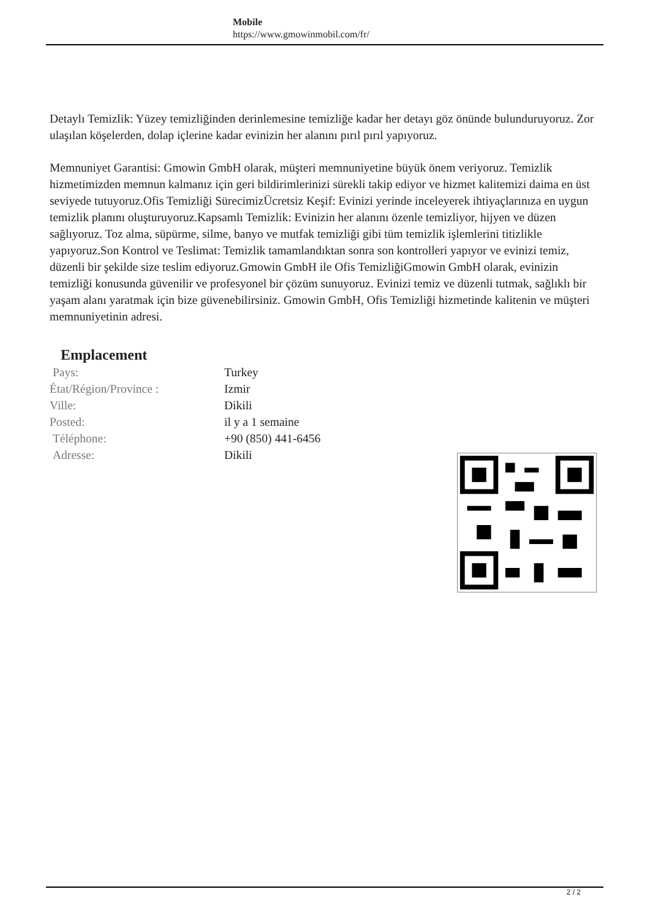Mobile
https://www.gmowinmobil.com/fr/
Detaylı Temizlik: Yüzey temizliğinden derinlemesine temizliğe kadar her detayı göz önünde bulunduruyoruz. Zor ulaşılan köşelerden, dolap içlerine kadar evinizin her alanını pırıl pırıl yapıyoruz.
Memnuniyet Garantisi: Gmowin GmbH olarak, müşteri memnuniyetine büyük önem veriyoruz. Temizlik hizmetimizden memnun kalmanız için geri bildirimlerinizi sürekli takip ediyor ve hizmet kalitemizi daima en üst seviyede tutuyoruz.Ofis Temizliği SürecimizÜcretsiz Keşif: Evinizi yerinde inceleyerek ihtiyaçlarınıza en uygun temizlik planını oluşturuyoruz.Kapsamlı Temizlik: Evinizin her alanını özenle temizliyor, hijyen ve düzen sağlıyoruz. Toz alma, süpürme, silme, banyo ve mutfak temizliği gibi tüm temizlik işlemlerini titizlikle yapıyoruz.Son Kontrol ve Teslimat: Temizlik tamamlandıktan sonra son kontrolleri yapıyor ve evinizi temiz, düzenli bir şekilde size teslim ediyoruz.Gmowin GmbH ile Ofis TemizliğiGmowin GmbH olarak, evinizin temizliği konusunda güvenilir ve profesyonel bir çözüm sunuyoruz. Evinizi temiz ve düzenli tutmak, sağlıklı bir yaşam alanı yaratmak için bize güvenebilirsiniz. Gmowin GmbH, Ofis Temizliği hizmetinde kalitenin ve müşteri memnuniyetinin adresi.
Emplacement
| Pays: | Turkey |
| État/Région/Province : | Izmir |
| Ville: | Dikili |
| Posted: | il y a 1 semaine |
| Téléphone: | +90 (850) 441-6456 |
| Adresse: | Dikili |
2 / 2